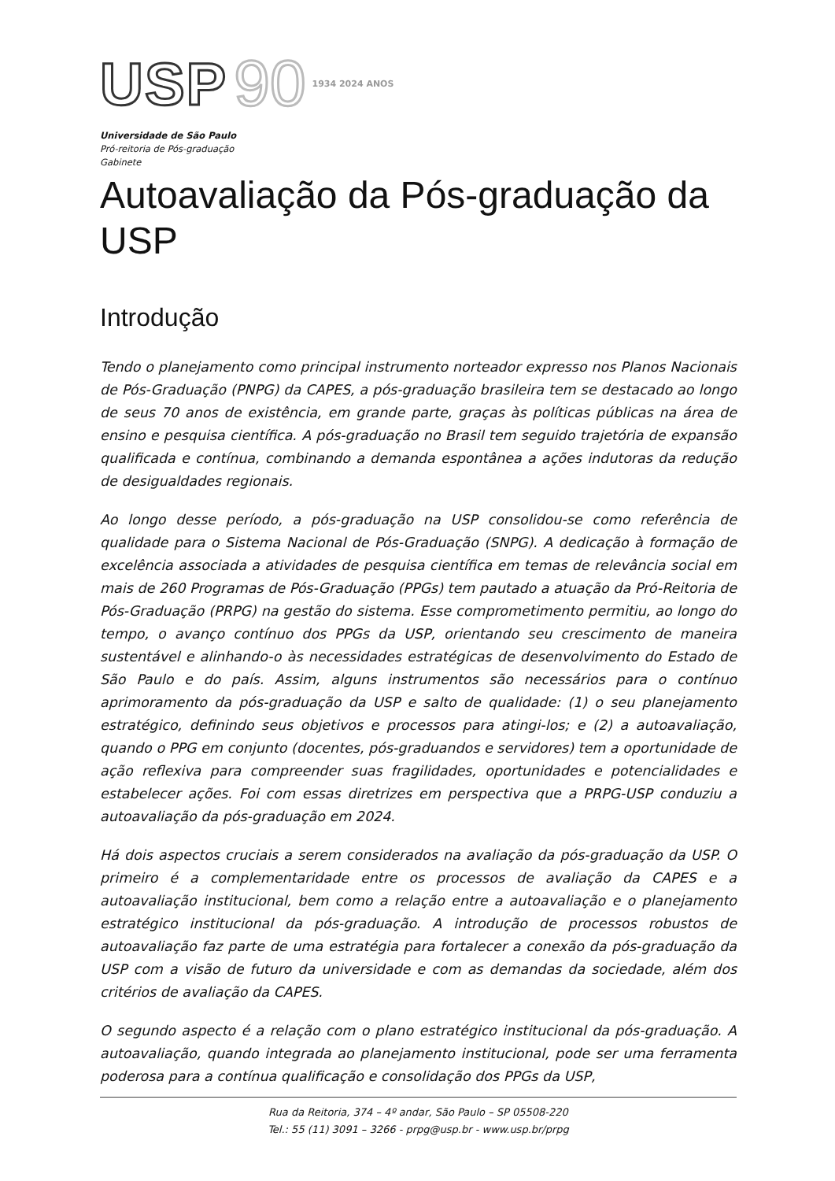USP 90 1934 2024 ANOS
Universidade de São Paulo
Pró-reitoria de Pós-graduação
Gabinete
Autoavaliação da Pós-graduação da USP
Introdução
Tendo o planejamento como principal instrumento norteador expresso nos Planos Nacionais de Pós-Graduação (PNPG) da CAPES, a pós-graduação brasileira tem se destacado ao longo de seus 70 anos de existência, em grande parte, graças às políticas públicas na área de ensino e pesquisa científica. A pós-graduação no Brasil tem seguido trajetória de expansão qualificada e contínua, combinando a demanda espontânea a ações indutoras da redução de desigualdades regionais.
Ao longo desse período, a pós-graduação na USP consolidou-se como referência de qualidade para o Sistema Nacional de Pós-Graduação (SNPG). A dedicação à formação de excelência associada a atividades de pesquisa científica em temas de relevância social em mais de 260 Programas de Pós-Graduação (PPGs) tem pautado a atuação da Pró-Reitoria de Pós-Graduação (PRPG) na gestão do sistema. Esse comprometimento permitiu, ao longo do tempo, o avanço contínuo dos PPGs da USP, orientando seu crescimento de maneira sustentável e alinhando-o às necessidades estratégicas de desenvolvimento do Estado de São Paulo e do país. Assim, alguns instrumentos são necessários para o contínuo aprimoramento da pós-graduação da USP e salto de qualidade: (1) o seu planejamento estratégico, definindo seus objetivos e processos para atingi-los; e (2) a autoavaliação, quando o PPG em conjunto (docentes, pós-graduandos e servidores) tem a oportunidade de ação reflexiva para compreender suas fragilidades, oportunidades e potencialidades e estabelecer ações. Foi com essas diretrizes em perspectiva que a PRPG-USP conduziu a autoavaliação da pós-graduação em 2024.
Há dois aspectos cruciais a serem considerados na avaliação da pós-graduação da USP. O primeiro é a complementaridade entre os processos de avaliação da CAPES e a autoavaliação institucional, bem como a relação entre a autoavaliação e o planejamento estratégico institucional da pós-graduação. A introdução de processos robustos de autoavaliação faz parte de uma estratégia para fortalecer a conexão da pós-graduação da USP com a visão de futuro da universidade e com as demandas da sociedade, além dos critérios de avaliação da CAPES.
O segundo aspecto é a relação com o plano estratégico institucional da pós-graduação. A autoavaliação, quando integrada ao planejamento institucional, pode ser uma ferramenta poderosa para a contínua qualificação e consolidação dos PPGs da USP,
Rua da Reitoria, 374 – 4º andar, São Paulo – SP 05508-220
Tel.: 55 (11) 3091 – 3266 - prpg@usp.br - www.usp.br/prpg